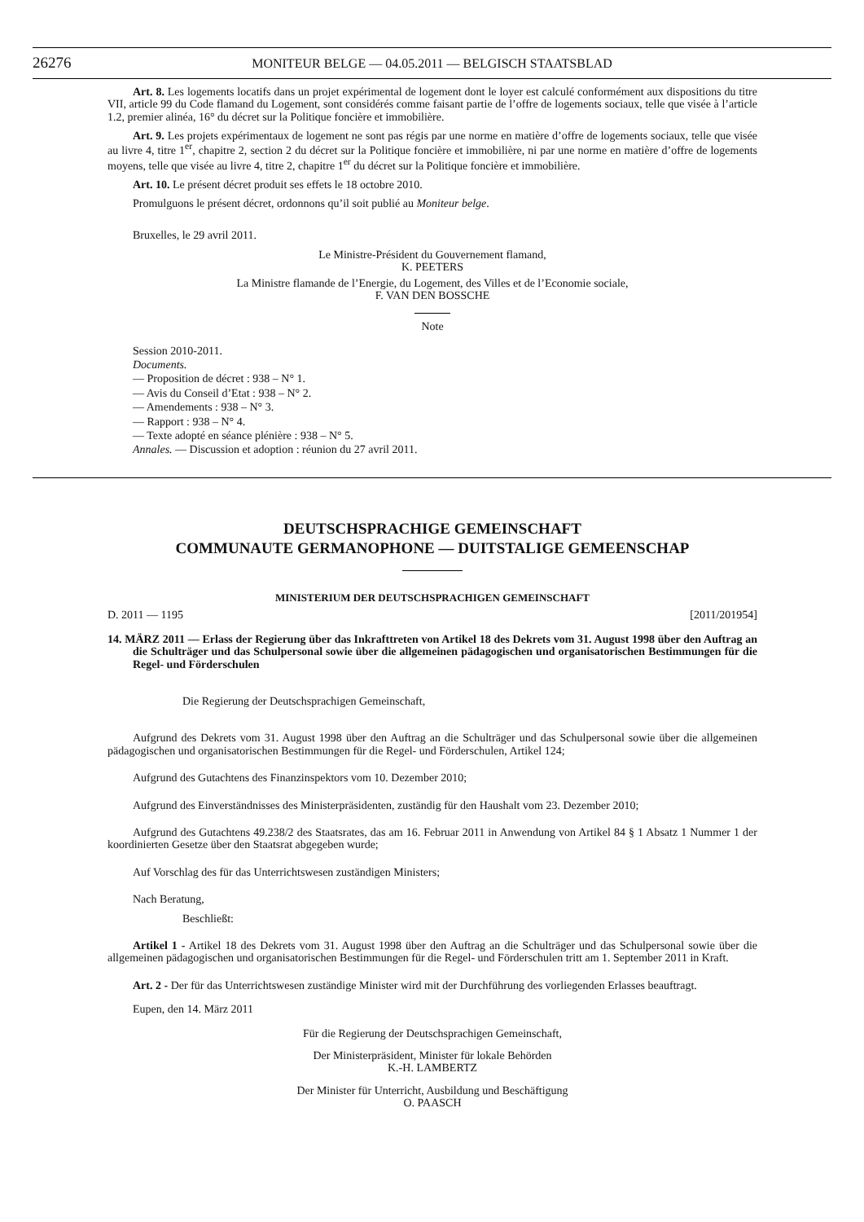26276
MONITEUR BELGE — 04.05.2011 — BELGISCH STAATSBLAD
Art. 8. Les logements locatifs dans un projet expérimental de logement dont le loyer est calculé conformément aux dispositions du titre VII, article 99 du Code flamand du Logement, sont considérés comme faisant partie de l’offre de logements sociaux, telle que visée à l’article 1.2, premier alinéa, 16° du décret sur la Politique foncière et immobilière.
Art. 9. Les projets expérimentaux de logement ne sont pas régis par une norme en matière d’offre de logements sociaux, telle que visée au livre 4, titre 1<sup>er</sup>, chapitre 2, section 2 du décret sur la Politique foncière et immobilière, ni par une norme en matière d’offre de logements moyens, telle que visée au livre 4, titre 2, chapitre 1<sup>er</sup> du décret sur la Politique foncière et immobilière.
Art. 10. Le présent décret produit ses effets le 18 octobre 2010.
Promulguons le présent décret, ordonnons qu’il soit publié au Moniteur belge.
Bruxelles, le 29 avril 2011.
Le Ministre-Président du Gouvernement flamand,
K. PEETERS
La Ministre flamande de l’Energie, du Logement, des Villes et de l’Economie sociale,
F. VAN DEN BOSSCHE
Note
Session 2010-2011.
Documents.
— Proposition de décret : 938 – N° 1.
— Avis du Conseil d’Etat : 938 – N° 2.
— Amendements : 938 – N° 3.
— Rapport : 938 – N° 4.
— Texte adopté en séance plénière : 938 – N° 5.
Annales. — Discussion et adoption : réunion du 27 avril 2011.
DEUTSCHSPRACHIGE GEMEINSCHAFT
COMMUNAUTE GERMANOPHONE — DUITSTALIGE GEMEENSCHAP
MINISTERIUM DER DEUTSCHSPRACHIGEN GEMEINSCHAFT
D. 2011 — 1195 [2011/201954]
14. MÄRZ 2011 — Erlass der Regierung über das Inkrafttreten von Artikel 18 des Dekrets vom 31. August 1998 über den Auftrag an die Schulträger und das Schulpersonal sowie über die allgemeinen pädagogischen und organisatorischen Bestimmungen für die Regel- und Förderschulen
Die Regierung der Deutschsprachigen Gemeinschaft,
Aufgrund des Dekrets vom 31. August 1998 über den Auftrag an die Schulträger und das Schulpersonal sowie über die allgemeinen pädagogischen und organisatorischen Bestimmungen für die Regel- und Förderschulen, Artikel 124;
Aufgrund des Gutachtens des Finanzinspektors vom 10. Dezember 2010;
Aufgrund des Einverständnisses des Ministerpräsidenten, zuständig für den Haushalt vom 23. Dezember 2010;
Aufgrund des Gutachtens 49.238/2 des Staatsrates, das am 16. Februar 2011 in Anwendung von Artikel 84 § 1 Absatz 1 Nummer 1 der koordinierten Gesetze über den Staatsrat abgegeben wurde;
Auf Vorschlag des für das Unterrichtswesen zuständigen Ministers;
Nach Beratung,
Beschließt:
Artikel 1 - Artikel 18 des Dekrets vom 31. August 1998 über den Auftrag an die Schulträger und das Schulpersonal sowie über die allgemeinen pädagogischen und organisatorischen Bestimmungen für die Regel- und Förderschulen tritt am 1. September 2011 in Kraft.
Art. 2 - Der für das Unterrichtswesen zuständige Minister wird mit der Durchführung des vorliegenden Erlasses beauftragt.
Eupen, den 14. März 2011
Für die Regierung der Deutschsprachigen Gemeinschaft,
Der Ministerpräsident, Minister für lokale Behörden
K.-H. LAMBERTZ
Der Minister für Unterricht, Ausbildung und Beschäftigung
O. PAASCH